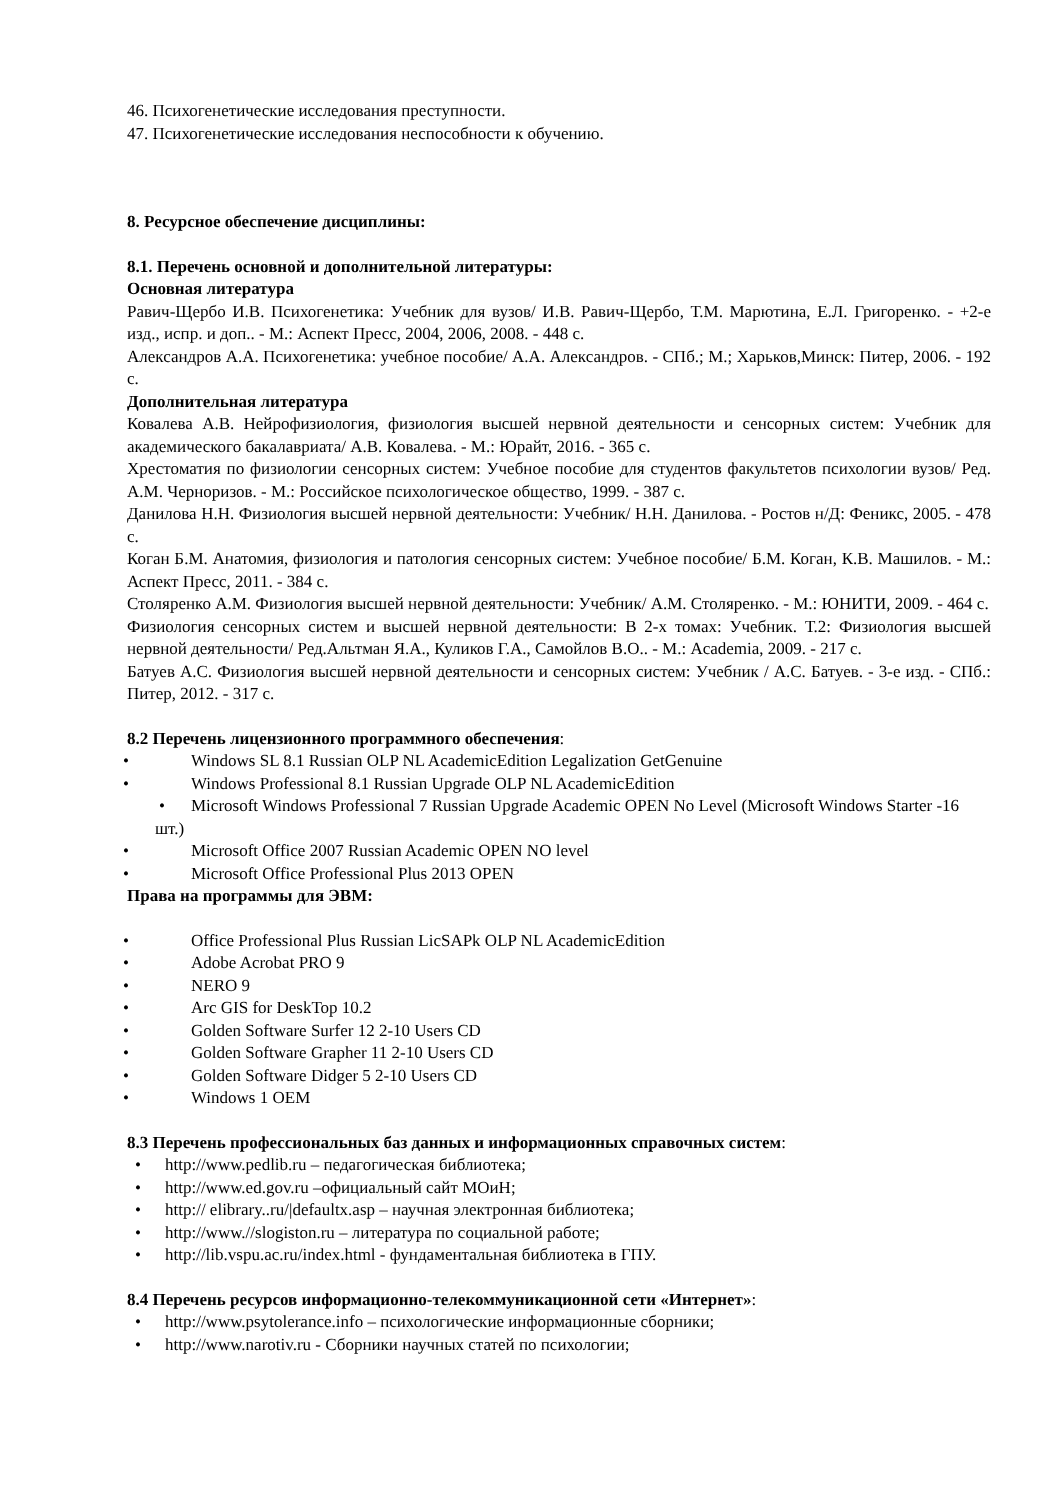46. Психогенетические исследования преступности.
47. Психогенетические исследования неспособности к обучению.
8. Ресурсное обеспечение дисциплины:
8.1. Перечень основной и дополнительной литературы:
Основная литература
Равич-Щербо И.В. Психогенетика: Учебник для вузов/ И.В. Равич-Щербо, Т.М. Марютина, Е.Л. Григоренко. - +2-е изд., испр. и доп.. - М.: Аспект Пресс, 2004, 2006, 2008. - 448 с.
Александров А.А. Психогенетика: учебное пособие/ А.А. Александров. - СПб.; М.; Харьков,Минск: Питер, 2006. - 192 с.
Дополнительная литература
Ковалева А.В. Нейрофизиология, физиология высшей нервной деятельности и сенсорных систем: Учебник для академического бакалавриата/ А.В. Ковалева. - М.: Юрайт, 2016. - 365 с.
Хрестоматия по физиологии сенсорных систем: Учебное пособие для студентов факультетов психологии вузов/ Ред. А.М. Черноризов. - М.: Российское психологическое общество, 1999. - 387 с.
Данилова Н.Н. Физиология высшей нервной деятельности: Учебник/ Н.Н. Данилова. - Ростов н/Д: Феникс, 2005. - 478 с.
Коган Б.М. Анатомия, физиология и патология сенсорных систем: Учебное пособие/ Б.М. Коган, К.В. Машилов. - М.: Аспект Пресс, 2011. - 384 с.
Столяренко А.М. Физиология высшей нервной деятельности: Учебник/ А.М. Столяренко. - М.: ЮНИТИ, 2009. - 464 с.
Физиология сенсорных систем и высшей нервной деятельности: В 2-х томах: Учебник. Т.2: Физиология высшей нервной деятельности/ Ред.Альтман Я.А., Куликов Г.А., Самойлов В.О.. - М.: Academia, 2009. - 217 с.
Батуев А.С. Физиология высшей нервной деятельности и сенсорных систем: Учебник / А.С. Батуев. - 3-е изд. - СПб.: Питер, 2012. - 317 с.
8.2 Перечень лицензионного программного обеспечения:
• Windows SL 8.1 Russian OLP NL AcademicEdition Legalization GetGenuine
• Windows Professional 8.1 Russian Upgrade OLP NL AcademicEdition
• Microsoft Windows Professional 7 Russian Upgrade Academic OPEN No Level (Microsoft Windows Starter -16 шт.)
• Microsoft Office 2007 Russian Academic OPEN NO level
• Microsoft Office Professional Plus 2013 OPEN
Права на программы для ЭВМ:
• Office Professional Plus Russian LicSAPk OLP NL AcademicEdition
• Adobe Acrobat PRO 9
• NERO 9
• Arc GIS for DeskTop 10.2
• Golden Software Surfer 12 2-10 Users CD
• Golden Software Grapher 11 2-10 Users CD
• Golden Software Didger 5 2-10 Users CD
• Windows 1 OEM
8.3 Перечень профессиональных баз данных и информационных справочных систем:
• http://www.pedlib.ru – педагогическая библиотека;
• http://www.ed.gov.ru –официальный сайт МОиН;
• http:// elibrary..ru/|defaultx.asp – научная электронная библиотека;
• http://www.//slogiston.ru – литература по социальной работе;
• http://lib.vspu.ac.ru/index.html - фундаментальная библиотека в ГПУ.
8.4 Перечень ресурсов информационно-телекоммуникационной сети «Интернет»:
• http://www.psytolerance.info – психологические информационные сборники;
• http://www.narotiv.ru - Сборники научных статей по психологии;